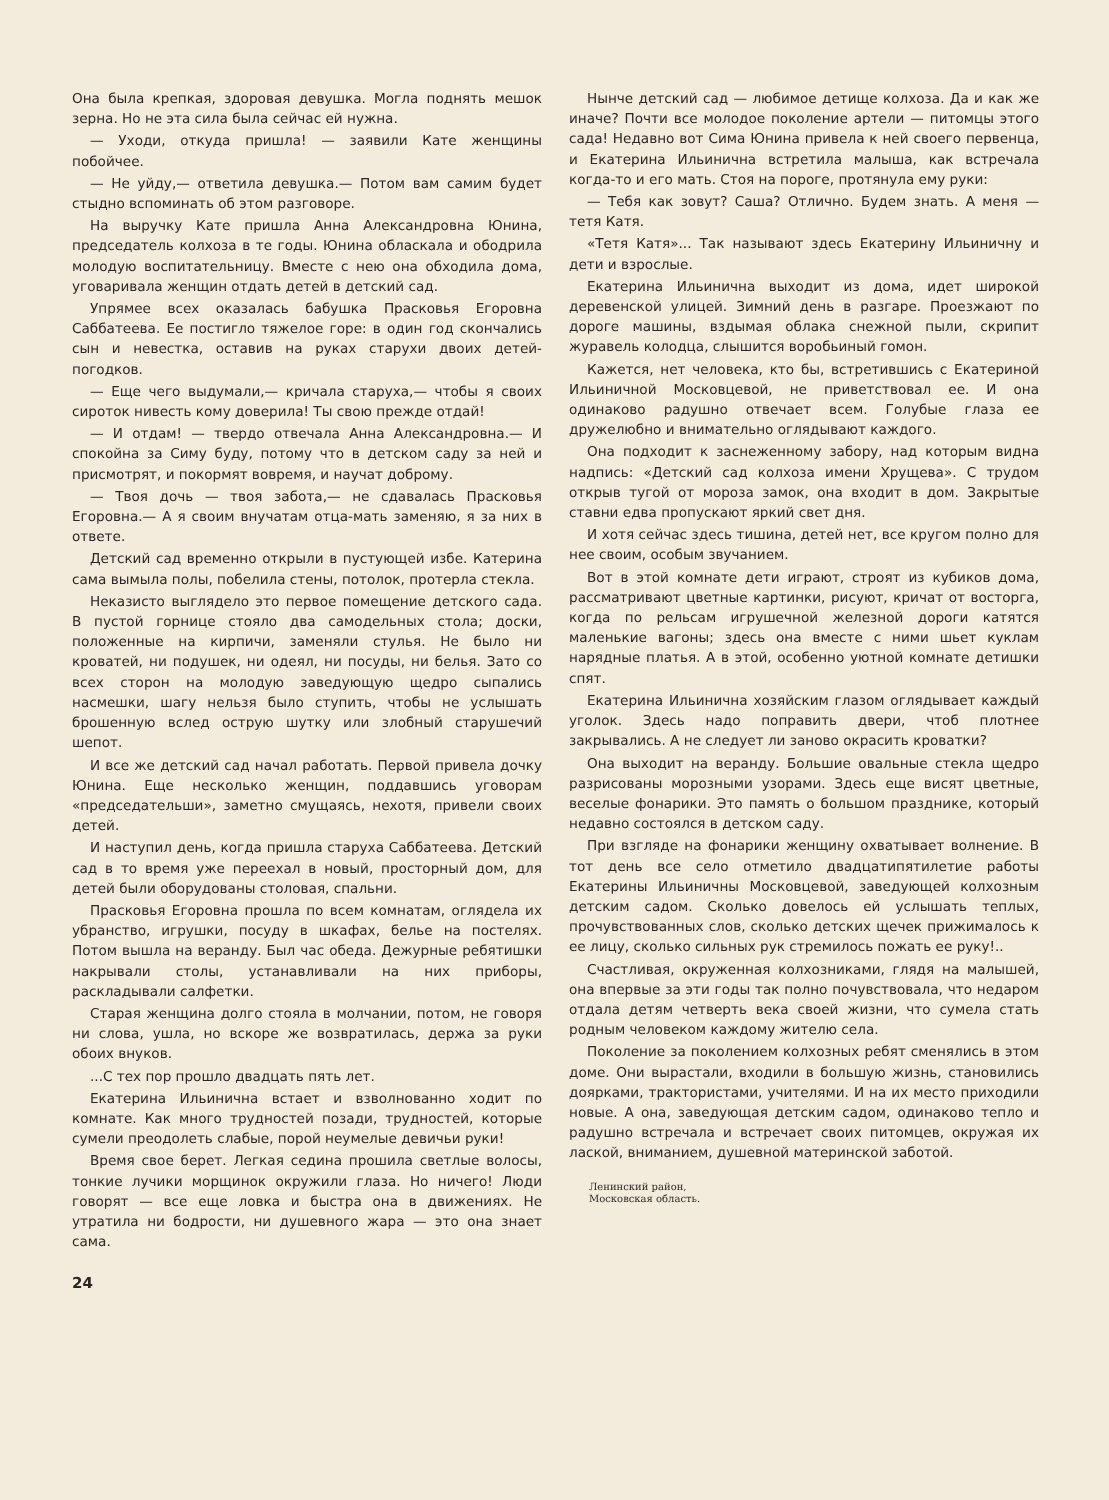Она была крепкая, здоровая девушка. Могла поднять мешок зерна. Но не эта сила была сейчас ей нужна.
— Уходи, откуда пришла! — заявили Кате женщины побойчее.
— Не уйду,— ответила девушка.— Потом вам самим будет стыдно вспоминать об этом разговоре.
На выручку Кате пришла Анна Александровна Юнина, председатель колхоза в те годы. Юнина обласкала и ободрила молодую воспитательницу. Вместе с нею она обходила дома, уговаривала женщин отдать детей в детский сад.
Упрямее всех оказалась бабушка Прасковья Егоровна Саббатеева. Ее постигло тяжелое горе: в один год скончались сын и невестка, оставив на руках старухи двоих детей-погодков.
— Еще чего выдумали,— кричала старуха,— чтобы я своих сироток нивесть кому доверила! Ты свою прежде отдай!
— И отдам! — твердо отвечала Анна Александровна.— И спокойна за Симу буду, потому что в детском саду за ней и присмотрят, и покормят вовремя, и научат доброму.
— Твоя дочь — твоя забота,— не сдавалась Прасковья Егоровна.— А я своим внучатам отца-мать заменяю, я за них в ответе.
Детский сад временно открыли в пустующей избе. Катерина сама вымыла полы, побелила стены, потолок, протерла стекла.
Неказисто выглядело это первое помещение детского сада. В пустой горнице стояло два самодельных стола; доски, положенные на кирпичи, заменяли стулья. Не было ни кроватей, ни подушек, ни одеял, ни посуды, ни белья. Зато со всех сторон на молодую заведующую щедро сыпались насмешки, шагу нельзя было ступить, чтобы не услышать брошенную вслед острую шутку или злобный старушечий шепот.
И все же детский сад начал работать. Первой привела дочку Юнина. Еще несколько женщин, поддавшись уговорам «председательши», заметно смущаясь, нехотя, привели своих детей.
И наступил день, когда пришла старуха Саббатеева. Детский сад в то время уже переехал в новый, просторный дом, для детей были оборудованы столовая, спальни.
Прасковья Егоровна прошла по всем комнатам, оглядела их убранство, игрушки, посуду в шкафах, белье на постелях. Потом вышла на веранду. Был час обеда. Дежурные ребятишки накрывали столы, устанавливали на них приборы, раскладывали салфетки.
Старая женщина долго стояла в молчании, потом, не говоря ни слова, ушла, но вскоре же возвратилась, держа за руки обоих внуков.
...С тех пор прошло двадцать пять лет.
Екатерина Ильинична встает и взволнованно ходит по комнате. Как много трудностей позади, трудностей, которые сумели преодолеть слабые, порой неумелые девичьи руки!
Время свое берет. Легкая седина прошила светлые волосы, тонкие лучики морщинок окружили глаза. Но ничего! Люди говорят — все еще ловка и быстра она в движениях. Не утратила ни бодрости, ни душевного жара — это она знает сама.
24
Нынче детский сад — любимое детище колхоза. Да и как же иначе? Почти все молодое поколение артели — питомцы этого сада! Недавно вот Сима Юнина привела к ней своего первенца, и Екатерина Ильинична встретила малыша, как встречала когда-то и его мать. Стоя на пороге, протянула ему руки:
— Тебя как зовут? Саша? Отлично. Будем знать. А меня — тетя Катя.
«Тетя Катя»... Так называют здесь Екатерину Ильиничну и дети и взрослые.
Екатерина Ильинична выходит из дома, идет широкой деревенской улицей. Зимний день в разгаре. Проезжают по дороге машины, вздымая облака снежной пыли, скрипит журавель колодца, слышится воробьиный гомон.
Кажется, нет человека, кто бы, встретившись с Екатериной Ильиничной Московцевой, не приветствовал ее. И она одинаково радушно отвечает всем. Голубые глаза ее дружелюбно и внимательно оглядывают каждого.
Она подходит к заснеженному забору, над которым видна надпись: «Детский сад колхоза имени Хрущева». С трудом открыв тугой от мороза замок, она входит в дом. Закрытые ставни едва пропускают яркий свет дня.
И хотя сейчас здесь тишина, детей нет, все кругом полно для нее своим, особым звучанием.
Вот в этой комнате дети играют, строят из кубиков дома, рассматривают цветные картинки, рисуют, кричат от восторга, когда по рельсам игрушечной железной дороги катятся маленькие вагоны; здесь она вместе с ними шьет куклам нарядные платья. А в этой, особенно уютной комнате детишки спят.
Екатерина Ильинична хозяйским глазом оглядывает каждый уголок. Здесь надо поправить двери, чтоб плотнее закрывались. А не следует ли заново окрасить кроватки?
Она выходит на веранду. Большие овальные стекла щедро разрисованы морозными узорами. Здесь еще висят цветные, веселые фонарики. Это память о большом празднике, который недавно состоялся в детском саду.
При взгляде на фонарики женщину охватывает волнение. В тот день все село отметило двадцатипятилетие работы Екатерины Ильиничны Московцевой, заведующей колхозным детским садом. Сколько довелось ей услышать теплых, прочувствованных слов, сколько детских щечек прижималось к ее лицу, сколько сильных рук стремилось пожать ее руку!..
Счастливая, окруженная колхозниками, глядя на малышей, она впервые за эти годы так полно почувствовала, что недаром отдала детям четверть века своей жизни, что сумела стать родным человеком каждому жителю села.
Поколение за поколением колхозных ребят сменялись в этом доме. Они вырастали, входили в большую жизнь, становились доярками, трактористами, учителями. И на их место приходили новые. А она, заведующая детским садом, одинаково тепло и радушно встречала и встречает своих питомцев, окружая их лаской, вниманием, душевной материнской заботой.
Ленинский район,
Московская область.